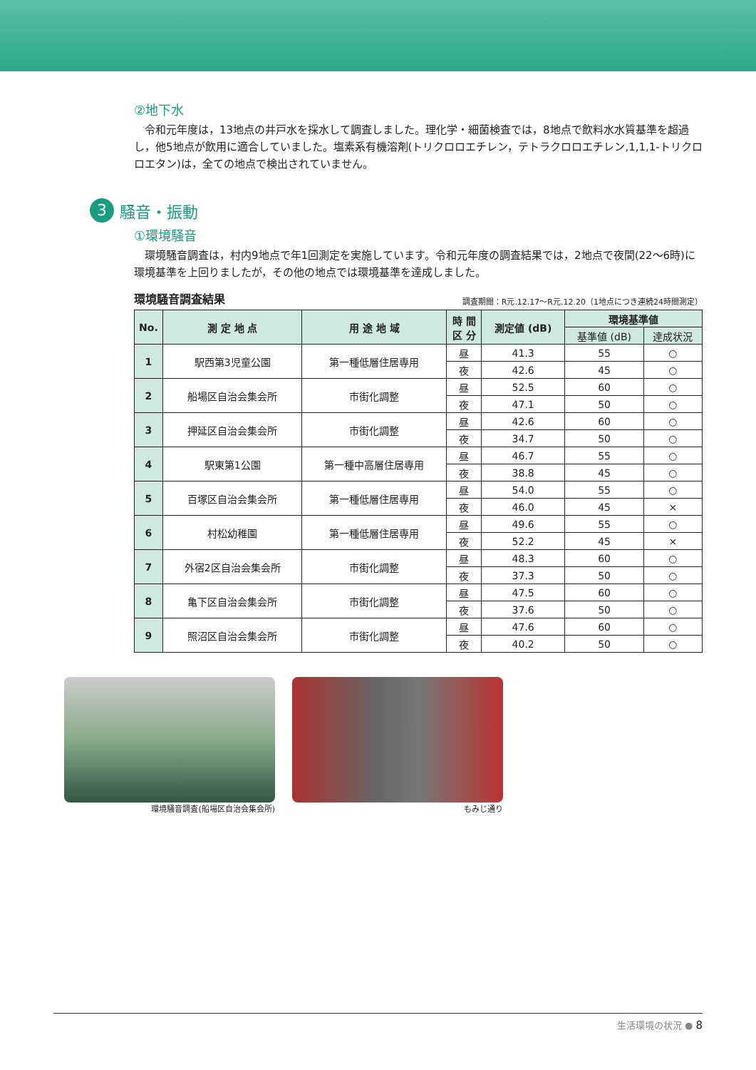②地下水
令和元年度は，13地点の井戸水を採水して調査しました。理化学・細菌検査では，8地点で飲料水水質基準を超過し，他5地点が飲用に適合していました。塩素系有機溶剤(トリクロロエチレン，テトラクロロエチレン,1,1,1-トリクロロエタン)は，全ての地点で検出されていません。
3 騒音・振動
①環境騒音
環境騒音調査は，村内9地点で年1回測定を実施しています。令和元年度の調査結果では，2地点で夜間(22～6時)に環境基準を上回りましたが，その他の地点では環境基準を達成しました。
環境騒音調査結果 調査期間：R元.12.17～R元.12.20（1地点につき連続24時間測定）
| No. | 測 定 地 点 | 用 途 地 域 | 時 間 区 分 | 測定値 (dB) | 環境基準値 | |
| --- | --- | --- | --- | --- | --- | --- |
| | | | | | 基準値 (dB) | 達成状況 |
| 1 | 駅西第3児童公園 | 第一種低層住居専用 | 昼 | 41.3 | 55 | ○ |
| | | | 夜 | 42.6 | 45 | ○ |
| 2 | 船場区自治会集会所 | 市街化調整 | 昼 | 52.5 | 60 | ○ |
| | | | 夜 | 47.1 | 50 | ○ |
| 3 | 押延区自治会集会所 | 市街化調整 | 昼 | 42.6 | 60 | ○ |
| | | | 夜 | 34.7 | 50 | ○ |
| 4 | 駅東第1公園 | 第一種中高層住居専用 | 昼 | 46.7 | 55 | ○ |
| | | | 夜 | 38.8 | 45 | ○ |
| 5 | 百塚区自治会集会所 | 第一種低層住居専用 | 昼 | 54.0 | 55 | ○ |
| | | | 夜 | 46.0 | 45 | × |
| 6 | 村松幼稚園 | 第一種低層住居専用 | 昼 | 49.6 | 55 | ○ |
| | | | 夜 | 52.2 | 45 | × |
| 7 | 外宿2区自治会集会所 | 市街化調整 | 昼 | 48.3 | 60 | ○ |
| | | | 夜 | 37.3 | 50 | ○ |
| 8 | 亀下区自治会集会所 | 市街化調整 | 昼 | 47.5 | 60 | ○ |
| | | | 夜 | 37.6 | 50 | ○ |
| 9 | 照沼区自治会集会所 | 市街化調整 | 昼 | 47.6 | 60 | ○ |
| | | | 夜 | 40.2 | 50 | ○ |
環境騒音調査(船場区自治会集会所) もみじ通り
生活環境の状況 ● 8